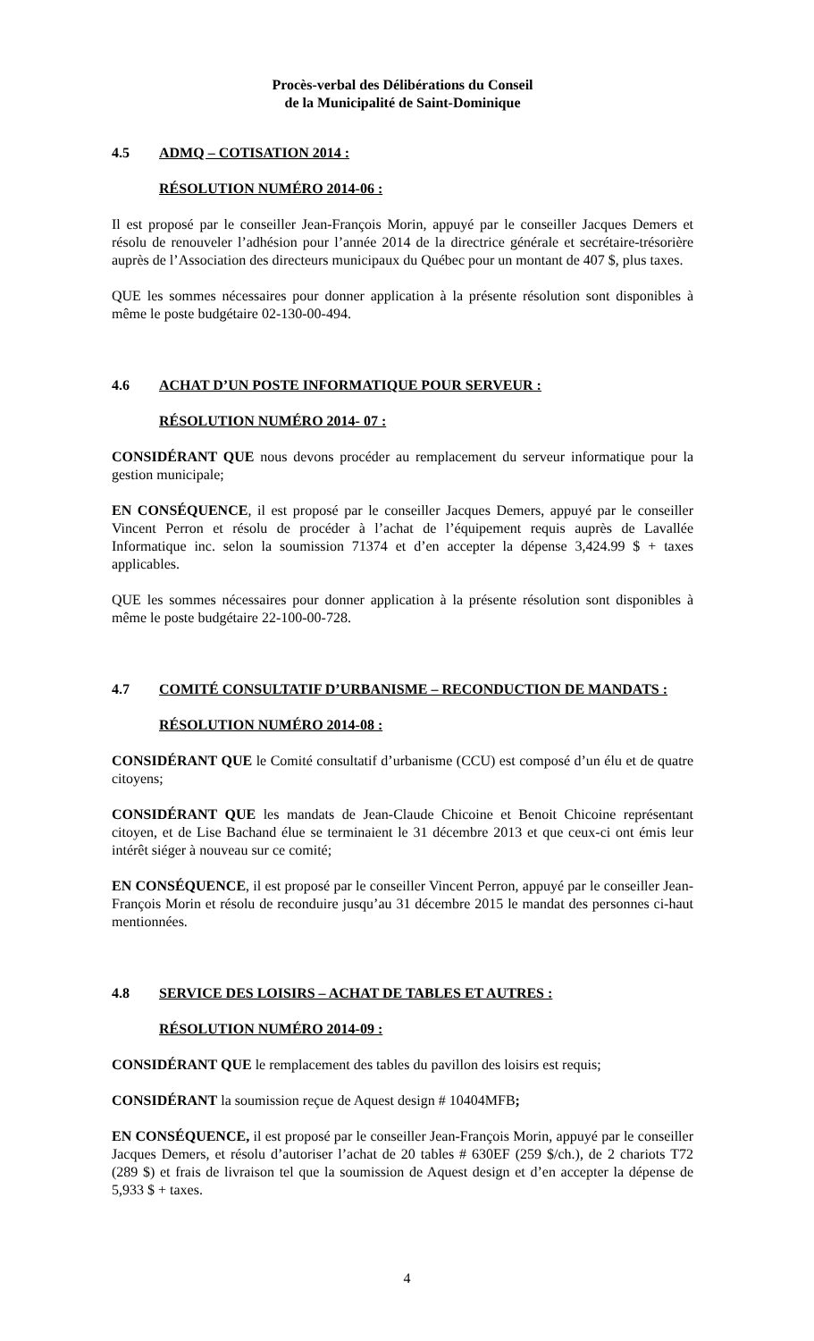Procès-verbal des Délibérations du Conseil
de la Municipalité de Saint-Dominique
4.5 ADMQ – COTISATION 2014 :
RÉSOLUTION NUMÉRO 2014-06 :
Il est proposé par le conseiller Jean-François Morin, appuyé par le conseiller Jacques Demers et résolu de renouveler l’adhésion pour l’année 2014 de la directrice générale et secrétaire-trésorière auprès de l’Association des directeurs municipaux du Québec pour un montant de 407 $, plus taxes.
QUE les sommes nécessaires pour donner application à la présente résolution sont disponibles à même le poste budgétaire 02-130-00-494.
4.6 ACHAT D’UN POSTE INFORMATIQUE POUR SERVEUR :
RÉSOLUTION NUMÉRO 2014- 07 :
CONSIDÉRANT QUE nous devons procéder au remplacement du serveur informatique pour la gestion municipale;
EN CONSÉQUENCE, il est proposé par le conseiller Jacques Demers, appuyé par le conseiller Vincent Perron et résolu de procéder à l’achat de l’équipement requis auprès de Lavallée Informatique inc. selon la soumission 71374 et d’en accepter la dépense 3,424.99 $ + taxes applicables.
QUE les sommes nécessaires pour donner application à la présente résolution sont disponibles à même le poste budgétaire 22-100-00-728.
4.7 COMITÉ CONSULTATIF D’URBANISME – RECONDUCTION DE MANDATS :
RÉSOLUTION NUMÉRO 2014-08 :
CONSIDÉRANT QUE le Comité consultatif d’urbanisme (CCU) est composé d’un élu et de quatre citoyens;
CONSIDÉRANT QUE les mandats de Jean-Claude Chicoine et Benoit Chicoine représentant citoyen, et de Lise Bachand élue se terminaient le 31 décembre 2013 et que ceux-ci ont émis leur intérêt siéger à nouveau sur ce comité;
EN CONSÉQUENCE, il est proposé par le conseiller Vincent Perron, appuyé par le conseiller Jean-François Morin et résolu de reconduire jusqu’au 31 décembre 2015 le mandat des personnes ci-haut mentionnées.
4.8 SERVICE DES LOISIRS – ACHAT DE TABLES ET AUTRES :
RÉSOLUTION NUMÉRO 2014-09 :
CONSIDÉRANT QUE le remplacement des tables du pavillon des loisirs est requis;
CONSIDÉRANT la soumission reçue de Aquest design # 10404MFB;
EN CONSÉQUENCE, il est proposé par le conseiller Jean-François Morin, appuyé par le conseiller Jacques Demers, et résolu d’autoriser l’achat de 20 tables # 630EF (259 $/ch.), de 2 chariots T72 (289 $) et frais de livraison tel que la soumission de Aquest design et d’en accepter la dépense de 5,933 $ + taxes.
4